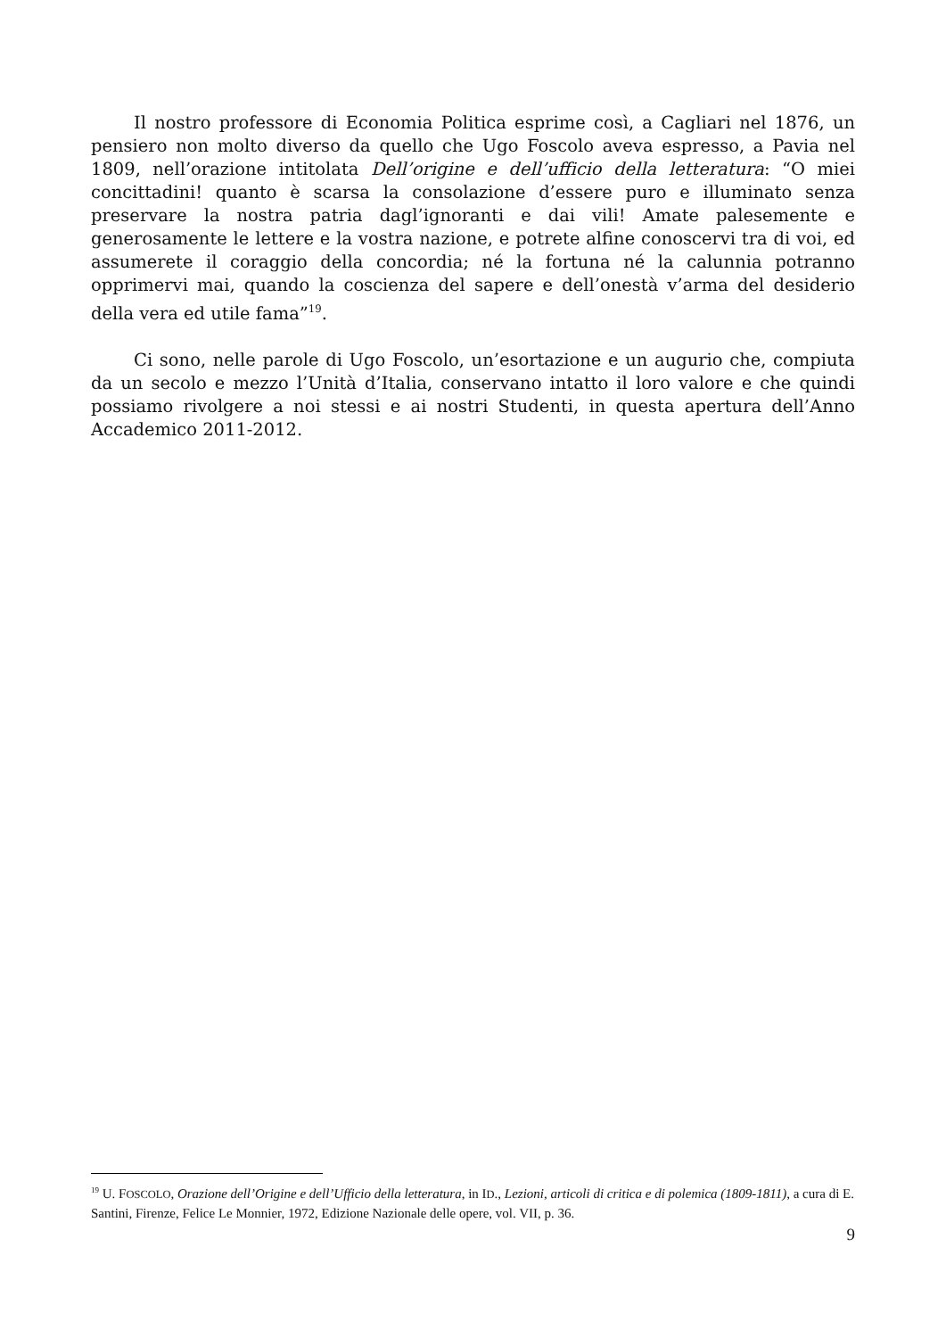Il nostro professore di Economia Politica esprime così, a Cagliari nel 1876, un pensiero non molto diverso da quello che Ugo Foscolo aveva espresso, a Pavia nel 1809, nell’orazione intitolata Dell’origine e dell’ufficio della letteratura: “O miei concittadini! quanto è scarsa la consolazione d’essere puro e illuminato senza preservare la nostra patria dagl’ignoranti e dai vili! Amate palesemente e generosamente le lettere e la vostra nazione, e potrete alfine conoscervi tra di voi, ed assumerete il coraggio della concordia; né la fortuna né la calunnia potranno opprimervi mai, quando la coscienza del sapere e dell’onestà v’arma del desiderio della vera ed utile fama”<sup>19</sup>.
Ci sono, nelle parole di Ugo Foscolo, un’esortazione e un augurio che, compiuta da un secolo e mezzo l’Unità d’Italia, conservano intatto il loro valore e che quindi possiamo rivolgere a noi stessi e ai nostri Studenti, in questa apertura dell’Anno Accademico 2011-2012.
<sup>19</sup> U. FOSCOLO, Orazione dell’Origine e dell’Ufficio della letteratura, in ID., Lezioni, articoli di critica e di polemica (1809-1811), a cura di E. Santini, Firenze, Felice Le Monnier, 1972, Edizione Nazionale delle opere, vol. VII, p. 36.
9